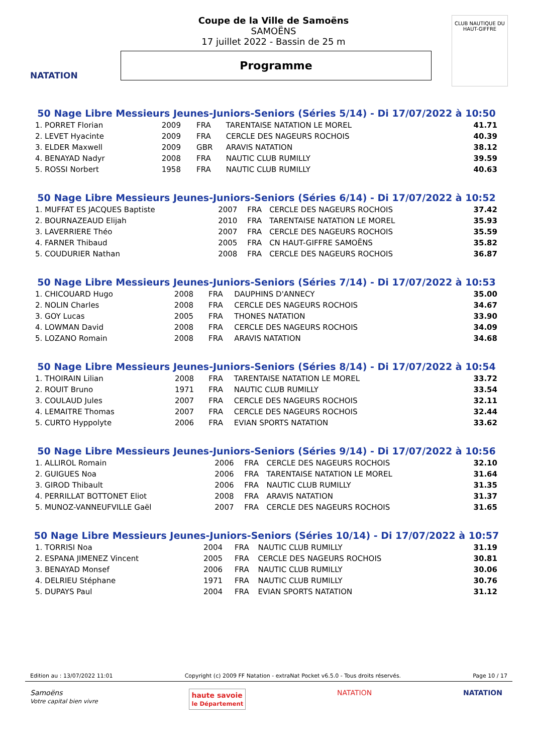NATATION
Coupe de la Ville de Samoëns
SAMOËNS
17 juillet 2022 - Bassin de 25 m
Programme
CLUB NAUTIQUE DU HAUT-GIFFRE
50 Nage Libre Messieurs Jeunes-Juniors-Seniors (Séries 5/14) - Di 17/07/2022 à 10:50
| 1. PORRET Florian | 2009 | FRA | TARENTAISE NATATION LE MOREL | 41.71 |
| 2. LEVET Hyacinte | 2009 | FRA | CERCLE DES NAGEURS ROCHOIS | 40.39 |
| 3. ELDER Maxwell | 2009 | GBR | ARAVIS NATATION | 38.12 |
| 4. BENAYAD Nadyr | 2008 | FRA | NAUTIC CLUB RUMILLY | 39.59 |
| 5. ROSSI Norbert | 1958 | FRA | NAUTIC CLUB RUMILLY | 40.63 |
50 Nage Libre Messieurs Jeunes-Juniors-Seniors (Séries 6/14) - Di 17/07/2022 à 10:52
| 1. MUFFAT ES JACQUES Baptiste | 2007 | FRA | CERCLE DES NAGEURS ROCHOIS | 37.42 |
| 2. BOURNAZEAUD Elijah | 2010 | FRA | TARENTAISE NATATION LE MOREL | 35.93 |
| 3. LAVERRIERE Théo | 2007 | FRA | CERCLE DES NAGEURS ROCHOIS | 35.59 |
| 4. FARNER Thibaud | 2005 | FRA | CN HAUT-GIFFRE SAMOËNS | 35.82 |
| 5. COUDURIER Nathan | 2008 | FRA | CERCLE DES NAGEURS ROCHOIS | 36.87 |
50 Nage Libre Messieurs Jeunes-Juniors-Seniors (Séries 7/14) - Di 17/07/2022 à 10:53
| 1. CHICOUARD Hugo | 2008 | FRA | DAUPHINS D'ANNECY | 35.00 |
| 2. NOLIN Charles | 2008 | FRA | CERCLE DES NAGEURS ROCHOIS | 34.67 |
| 3. GOY Lucas | 2005 | FRA | THONES NATATION | 33.90 |
| 4. LOWMAN David | 2008 | FRA | CERCLE DES NAGEURS ROCHOIS | 34.09 |
| 5. LOZANO Romain | 2008 | FRA | ARAVIS NATATION | 34.68 |
50 Nage Libre Messieurs Jeunes-Juniors-Seniors (Séries 8/14) - Di 17/07/2022 à 10:54
| 1. THOIRAIN Lilian | 2008 | FRA | TARENTAISE NATATION LE MOREL | 33.72 |
| 2. ROUIT Bruno | 1971 | FRA | NAUTIC CLUB RUMILLY | 33.54 |
| 3. COULAUD Jules | 2007 | FRA | CERCLE DES NAGEURS ROCHOIS | 32.11 |
| 4. LEMAITRE Thomas | 2007 | FRA | CERCLE DES NAGEURS ROCHOIS | 32.44 |
| 5. CURTO Hyppolyte | 2006 | FRA | EVIAN SPORTS NATATION | 33.62 |
50 Nage Libre Messieurs Jeunes-Juniors-Seniors (Séries 9/14) - Di 17/07/2022 à 10:56
| 1. ALLIROL Romain | 2006 | FRA | CERCLE DES NAGEURS ROCHOIS | 32.10 |
| 2. GUIGUES Noa | 2006 | FRA | TARENTAISE NATATION LE MOREL | 31.64 |
| 3. GIROD Thibault | 2006 | FRA | NAUTIC CLUB RUMILLY | 31.35 |
| 4. PERRILLAT BOTTONET Eliot | 2008 | FRA | ARAVIS NATATION | 31.37 |
| 5. MUNOZ-VANNEUFVILLE Gaël | 2007 | FRA | CERCLE DES NAGEURS ROCHOIS | 31.65 |
50 Nage Libre Messieurs Jeunes-Juniors-Seniors (Séries 10/14) - Di 17/07/2022 à 10:57
| 1. TORRISI Noa | 2004 | FRA | NAUTIC CLUB RUMILLY | 31.19 |
| 2. ESPANA JIMENEZ Vincent | 2005 | FRA | CERCLE DES NAGEURS ROCHOIS | 30.81 |
| 3. BENAYAD Monsef | 2006 | FRA | NAUTIC CLUB RUMILLY | 30.06 |
| 4. DELRIEU Stéphane | 1971 | FRA | NAUTIC CLUB RUMILLY | 30.76 |
| 5. DUPAYS Paul | 2004 | FRA | EVIAN SPORTS NATATION | 31.12 |
Edition au : 13/07/2022 11:01 Copyright (c) 2009 FF Natation - extraNat Pocket v6.5.0 - Tous droits réservés. Page 10 / 17
Samoëns
Votre capital bien vivre haute savoie
le Département NATATION NATATION